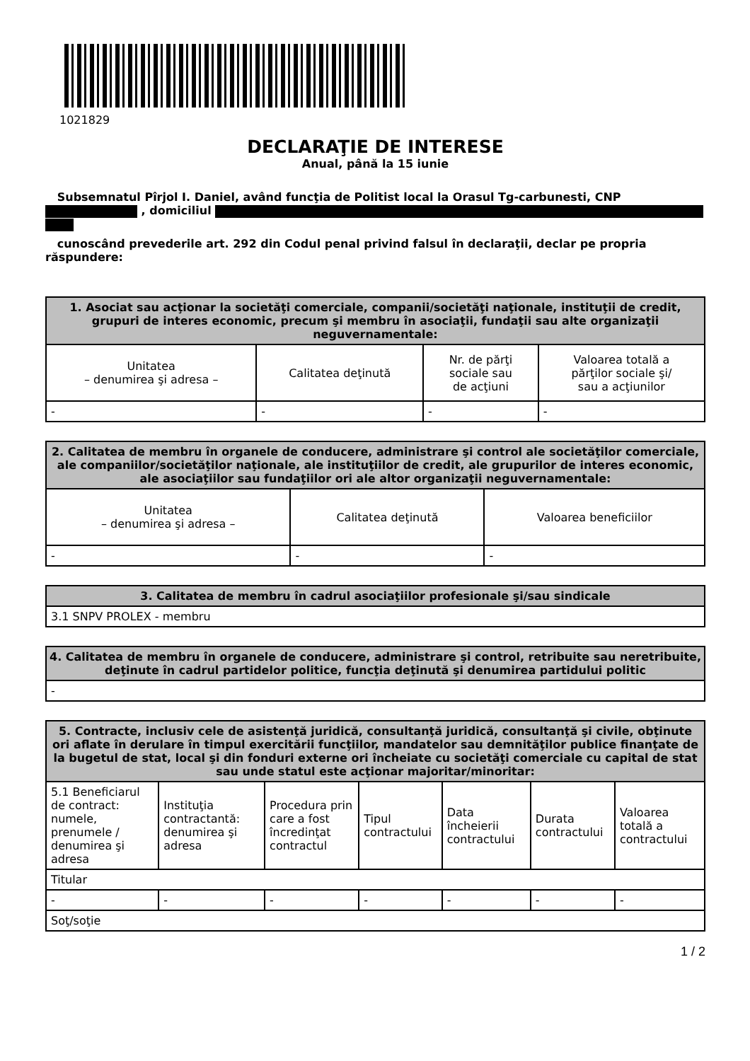1021829
DECLARAŢIE DE INTERESE
Anual, până la 15 iunie
Subsemnatul Pîrjol I. Daniel, având funcţia de Politist local la Orasul Tg-carbunesti, CNP
, domiciliul
cunoscând prevederile art. 292 din Codul penal privind falsul în declaraţii, declar pe propria răspundere:
| 1. Asociat sau acţionar la societăţi comerciale, companii/societăţi naţionale, instituţii de credit, grupuri de interes economic, precum şi membru în asociaţii, fundaţii sau alte organizaţii neguvernamentale: | | | |
| --- | --- | --- | --- |
| Unitatea – denumirea şi adresa – | Calitatea deţinută | Nr. de părţi sociale sau de acţiuni | Valoarea totală a părţilor sociale şi/ sau a acţiunilor |
| - | - | - | - |
| 2. Calitatea de membru în organele de conducere, administrare şi control ale societăţilor comerciale, ale companiilor/societăţilor naţionale, ale instituţiilor de credit, ale grupurilor de interes economic, ale asociaţiilor sau fundaţiilor ori ale altor organizaţii neguvernamentale: | | |
| --- | --- | --- |
| Unitatea – denumirea şi adresa – | Calitatea deţinută | Valoarea beneficiilor |
| - | - | - |
| 3. Calitatea de membru în cadrul asociaţiilor profesionale şi/sau sindicale |
| --- |
| 3.1 SNPV PROLEX - membru |
| 4. Calitatea de membru în organele de conducere, administrare şi control, retribuite sau neretribuite, deţinute în cadrul partidelor politice, funcţia deţinută şi denumirea partidului politic |
| --- |
| - |
| 5. Contracte, inclusiv cele de asistenţă juridică, consultanţă juridică, consultanţă şi civile, obţinute ori aflate în derulare în timpul exercitării funcţiilor, mandatelor sau demnităţilor publice finanţate de la bugetul de stat, local şi din fonduri externe ori încheiate cu societăţi comerciale cu capital de stat sau unde statul este acţionar majoritar/minoritar: | | | | | | |
| --- | --- | --- | --- | --- | --- | --- |
| 5.1 Beneficiarul de contract: numele, prenumele / denumirea şi adresa | Instituţia contractantă: denumirea şi adresa | Procedura prin care a fost încredinţat contractul | Tipul contractului | Data încheierii contractului | Durata contractului | Valoarea totală a contractului |
| Titular | | | | | | |
| - | - | - | - | - | - | - |
| Soţ/soţie | | | | | | |
1 / 2